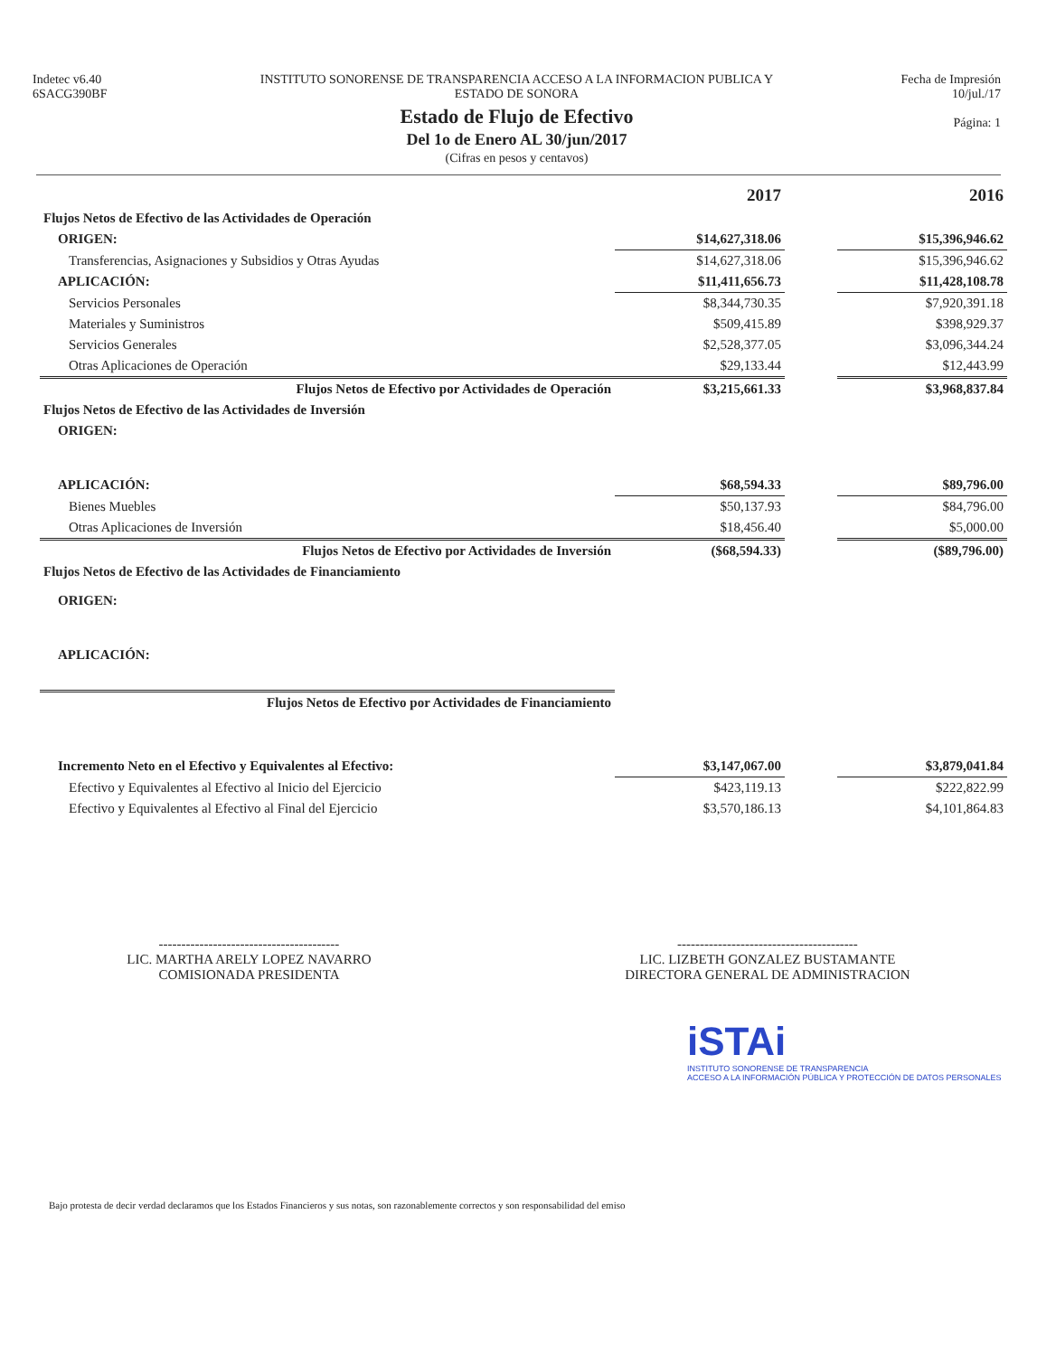Indetec v6.40
6SACG390BF
INSTITUTO SONORENSE DE TRANSPARENCIA ACCESO A LA INFORMACION PUBLICA Y
ESTADO DE SONORA
Estado de Flujo de Efectivo
Del 1o de Enero AL 30/jun/2017
(Cifras en pesos y centavos)
Fecha de Impresión
10/jul./17
Página: 1
| | 2017 | | 2016 |
| --- | --- | --- | --- |
| Flujos Netos de Efectivo de las Actividades de Operación | | | |
| ORIGEN: | $14,627,318.06 | | $15,396,946.62 |
| Transferencias, Asignaciones y Subsidios y Otras Ayudas | $14,627,318.06 | | $15,396,946.62 |
| APLICACIÓN: | $11,411,656.73 | | $11,428,108.78 |
| Servicios Personales | $8,344,730.35 | | $7,920,391.18 |
| Materiales y Suministros | $509,415.89 | | $398,929.37 |
| Servicios Generales | $2,528,377.05 | | $3,096,344.24 |
| Otras Aplicaciones de Operación | $29,133.44 | | $12,443.99 |
| Flujos Netos de Efectivo por Actividades de Operación | $3,215,661.33 | | $3,968,837.84 |
| Flujos Netos de Efectivo de las Actividades de Inversión | | | |
| ORIGEN: | | | |
| APLICACIÓN: | $68,594.33 | | $89,796.00 |
| Bienes Muebles | $50,137.93 | | $84,796.00 |
| Otras Aplicaciones de Inversión | $18,456.40 | | $5,000.00 |
| Flujos Netos de Efectivo por Actividades de Inversión | ($68,594.33) | | ($89,796.00) |
| Flujos Netos de Efectivo de las Actividades de Financiamiento | | | |
| ORIGEN: | | | |
| APLICACIÓN: | | | |
| Flujos Netos de Efectivo por Actividades de Financiamiento | | | |
| Incremento Neto en el Efectivo y Equivalentes al Efectivo: | $3,147,067.00 | | $3,879,041.84 |
| Efectivo y Equivalentes al Efectivo al Inicio del Ejercicio | $423,119.13 | | $222,822.99 |
| Efectivo y Equivalentes al Efectivo al Final del Ejercicio | $3,570,186.13 | | $4,101,864.83 |
----------------------------------------
LIC. MARTHA ARELY LOPEZ NAVARRO
COMISIONADA PRESIDENTA
----------------------------------------
LIC. LIZBETH GONZALEZ BUSTAMANTE
DIRECTORA GENERAL DE ADMINISTRACION
iSTAi
INSTITUTO SONORENSE DE TRANSPARENCIA
ACCESO A LA INFORMACIÓN PÚBLICA Y PROTECCIÓN DE DATOS PERSONALES
Bajo protesta de decir verdad declaramos que los Estados Financieros y sus notas, son razonablemente correctos y son responsabilidad del emiso